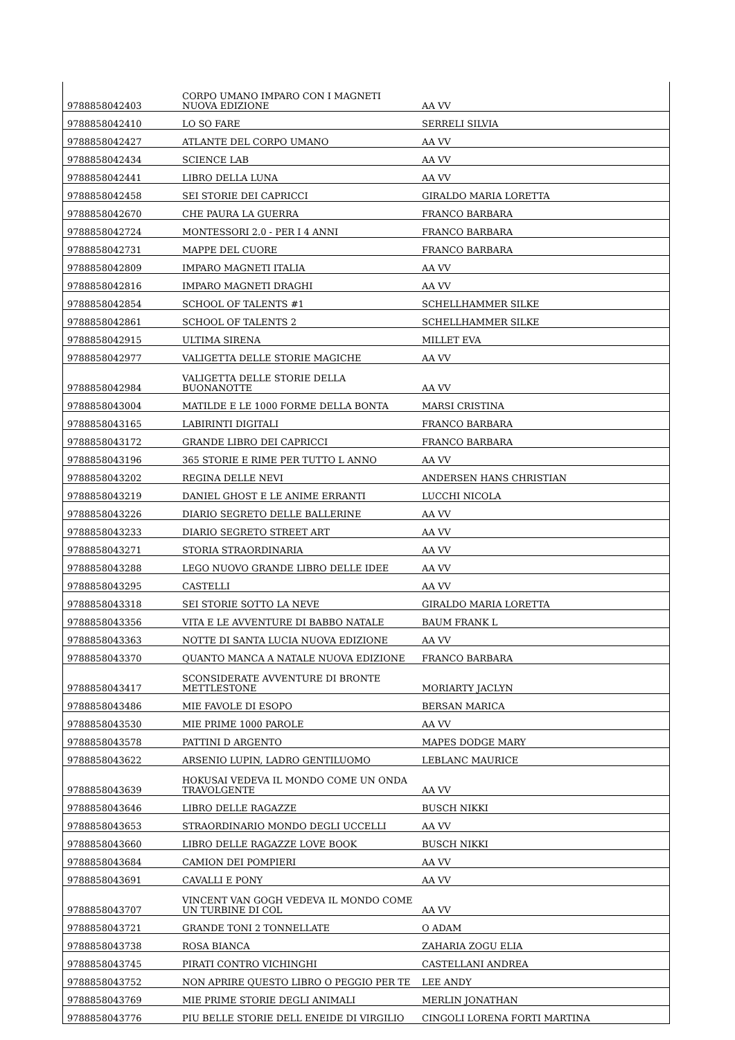| 9788858042403 | CORPO UMANO IMPARO CON I MAGNETI NUOVA EDIZIONE | AA VV |
| 9788858042410 | LO SO FARE | SERRELI SILVIA |
| 9788858042427 | ATLANTE DEL CORPO UMANO | AA VV |
| 9788858042434 | SCIENCE LAB | AA VV |
| 9788858042441 | LIBRO DELLA LUNA | AA VV |
| 9788858042458 | SEI STORIE DEI CAPRICCI | GIRALDO MARIA LORETTA |
| 9788858042670 | CHE PAURA LA GUERRA | FRANCO BARBARA |
| 9788858042724 | MONTESSORI 2.0 - PER I 4 ANNI | FRANCO BARBARA |
| 9788858042731 | MAPPE DEL CUORE | FRANCO BARBARA |
| 9788858042809 | IMPARO MAGNETI ITALIA | AA VV |
| 9788858042816 | IMPARO MAGNETI DRAGHI | AA VV |
| 9788858042854 | SCHOOL OF TALENTS #1 | SCHELLHAMMER SILKE |
| 9788858042861 | SCHOOL OF TALENTS 2 | SCHELLHAMMER SILKE |
| 9788858042915 | ULTIMA SIRENA | MILLET EVA |
| 9788858042977 | VALIGETTA DELLE STORIE MAGICHE | AA VV |
| 9788858042984 | VALIGETTA DELLE STORIE DELLA BUONANOTTE | AA VV |
| 9788858043004 | MATILDE E LE 1000 FORME DELLA BONTA | MARSI CRISTINA |
| 9788858043165 | LABIRINTI DIGITALI | FRANCO BARBARA |
| 9788858043172 | GRANDE LIBRO DEI CAPRICCI | FRANCO BARBARA |
| 9788858043196 | 365 STORIE E RIME PER TUTTO L ANNO | AA VV |
| 9788858043202 | REGINA DELLE NEVI | ANDERSEN HANS CHRISTIAN |
| 9788858043219 | DANIEL GHOST E LE ANIME ERRANTI | LUCCHI NICOLA |
| 9788858043226 | DIARIO SEGRETO DELLE BALLERINE | AA VV |
| 9788858043233 | DIARIO SEGRETO STREET ART | AA VV |
| 9788858043271 | STORIA STRAORDINARIA | AA VV |
| 9788858043288 | LEGO NUOVO GRANDE LIBRO DELLE IDEE | AA VV |
| 9788858043295 | CASTELLI | AA VV |
| 9788858043318 | SEI STORIE SOTTO LA NEVE | GIRALDO MARIA LORETTA |
| 9788858043356 | VITA E LE AVVENTURE DI BABBO NATALE | BAUM FRANK L |
| 9788858043363 | NOTTE DI SANTA LUCIA NUOVA EDIZIONE | AA VV |
| 9788858043370 | QUANTO MANCA A NATALE NUOVA EDIZIONE | FRANCO BARBARA |
| 9788858043417 | SCONSIDERATE AVVENTURE DI BRONTE METTLESTONE | MORIARTY JACLYN |
| 9788858043486 | MIE FAVOLE DI ESOPO | BERSAN MARICA |
| 9788858043530 | MIE PRIME 1000 PAROLE | AA VV |
| 9788858043578 | PATTINI D ARGENTO | MAPES DODGE MARY |
| 9788858043622 | ARSENIO LUPIN, LADRO GENTILUOMO | LEBLANC MAURICE |
| 9788858043639 | HOKUSAI VEDEVA IL MONDO COME UN ONDA TRAVOLGENTE | AA VV |
| 9788858043646 | LIBRO DELLE RAGAZZE | BUSCH NIKKI |
| 9788858043653 | STRAORDINARIO MONDO DEGLI UCCELLI | AA VV |
| 9788858043660 | LIBRO DELLE RAGAZZE LOVE BOOK | BUSCH NIKKI |
| 9788858043684 | CAMION DEI POMPIERI | AA VV |
| 9788858043691 | CAVALLI E PONY | AA VV |
| 9788858043707 | VINCENT VAN GOGH VEDEVA IL MONDO COME UN TURBINE DI COL | AA VV |
| 9788858043721 | GRANDE TONI 2 TONNELLATE | O ADAM |
| 9788858043738 | ROSA BIANCA | ZAHARIA ZOGU ELIA |
| 9788858043745 | PIRATI CONTRO VICHINGHI | CASTELLANI ANDREA |
| 9788858043752 | NON APRIRE QUESTO LIBRO O PEGGIO PER TE | LEE ANDY |
| 9788858043769 | MIE PRIME STORIE DEGLI ANIMALI | MERLIN JONATHAN |
| 9788858043776 | PIU BELLE STORIE DELL ENEIDE DI VIRGILIO | CINGOLI LORENA FORTI MARTINA |